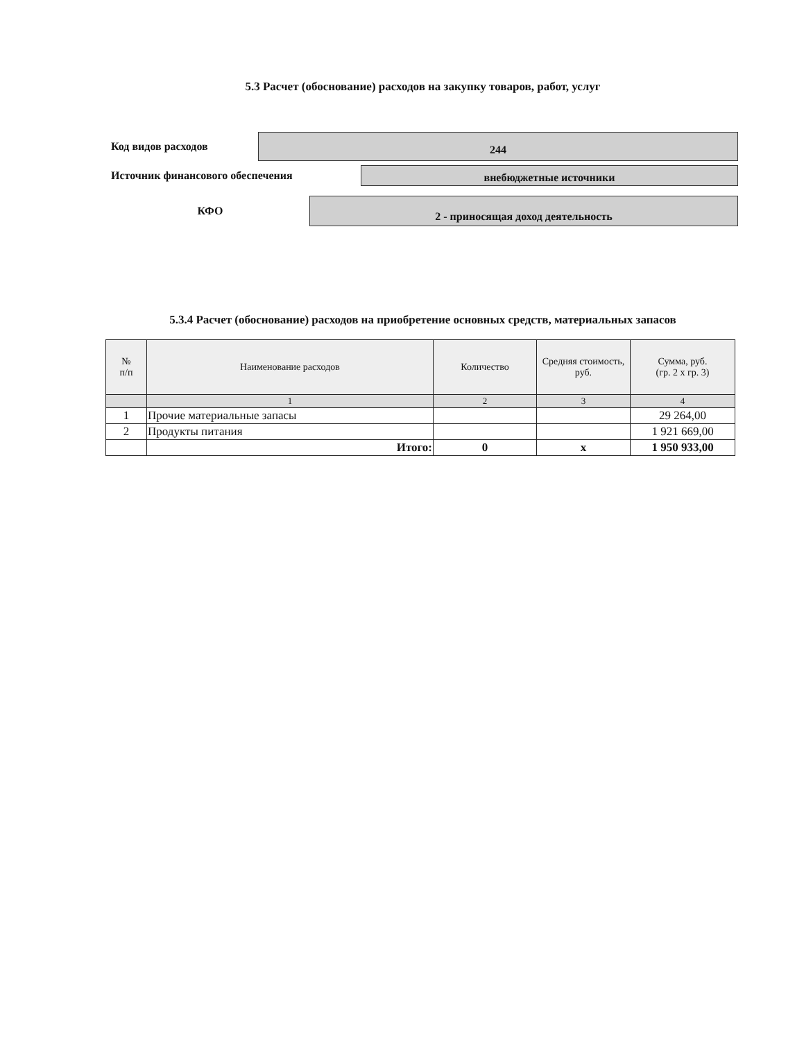5.3 Расчет (обоснование) расходов на закупку товаров, работ, услуг
Код видов расходов
244
Источник финансового обеспечения
внебюджетные источники
КФО
2 - приносящая доход деятельность
5.3.4 Расчет (обоснование) расходов на приобретение основных средств, материальных запасов
| № п/п | Наименование расходов | Количество | Средняя стоимость, руб. | Сумма, руб. (гр. 2 х гр. 3) |
| --- | --- | --- | --- | --- |
| | 1 | 2 | 3 | 4 |
| 1 | Прочие материальные запасы | | | 29 264,00 |
| 2 | Продукты питания | | | 1 921 669,00 |
| | Итого: | 0 | х | 1 950 933,00 |